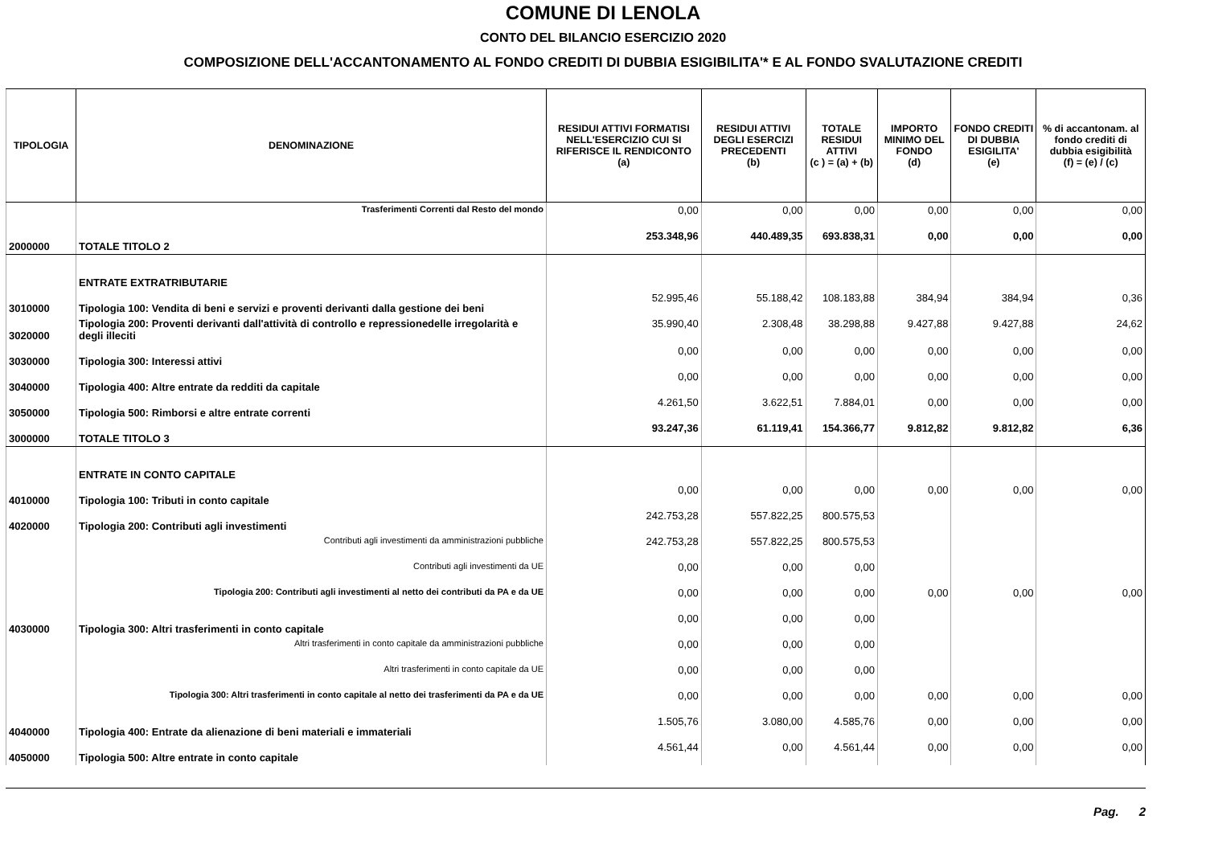COMUNE DI LENOLA
CONTO DEL BILANCIO ESERCIZIO 2020
COMPOSIZIONE DELL'ACCANTONAMENTO AL FONDO CREDITI DI DUBBIA ESIGIBILITA'* E AL FONDO SVALUTAZIONE CREDITI
| TIPOLOGIA | DENOMINAZIONE | RESIDUI ATTIVI FORMATISI NELL'ESERCIZIO CUI SI RIFERISCE IL RENDICONTO (a) | RESIDUI ATTIVI DEGLI ESERCIZI PRECEDENTI (b) | TOTALE RESIDUI ATTIVI (c ) = (a) + (b) | IMPORTO MINIMO DEL FONDO (d) | FONDO CREDITI DI DUBBIA ESIGILITA' (e) | % di accantonam. al fondo crediti di dubbia esigibilità (f) = (e) / (c) |
| --- | --- | --- | --- | --- | --- | --- | --- |
| | Trasferimenti Correnti dal Resto del mondo | 0,00 | 0,00 | 0,00 | 0,00 | 0,00 | 0,00 |
| 2000000 | TOTALE TITOLO 2 | 253.348,96 | 440.489,35 | 693.838,31 | 0,00 | 0,00 | 0,00 |
| | ENTRATE EXTRATRIBUTARIE | | | | | | |
| 3010000 | Tipologia 100: Vendita di beni e servizi e proventi derivanti dalla gestione dei beni | 52.995,46 | 55.188,42 | 108.183,88 | 384,94 | 384,94 | 0,36 |
| 3020000 | Tipologia 200: Proventi derivanti dall'attività di controllo e repressionedelle irregolarità e degli illeciti | 35.990,40 | 2.308,48 | 38.298,88 | 9.427,88 | 9.427,88 | 24,62 |
| 3030000 | Tipologia 300: Interessi attivi | 0,00 | 0,00 | 0,00 | 0,00 | 0,00 | 0,00 |
| 3040000 | Tipologia 400: Altre entrate da redditi da capitale | 0,00 | 0,00 | 0,00 | 0,00 | 0,00 | 0,00 |
| 3050000 | Tipologia 500: Rimborsi e altre entrate correnti | 4.261,50 | 3.622,51 | 7.884,01 | 0,00 | 0,00 | 0,00 |
| 3000000 | TOTALE TITOLO 3 | 93.247,36 | 61.119,41 | 154.366,77 | 9.812,82 | 9.812,82 | 6,36 |
| | ENTRATE IN CONTO CAPITALE | | | | | | |
| 4010000 | Tipologia 100: Tributi in conto capitale | 0,00 | 0,00 | 0,00 | 0,00 | 0,00 | 0,00 |
| 4020000 | Tipologia 200: Contributi agli investimenti | 242.753,28 | 557.822,25 | 800.575,53 | | | |
| | Contributi agli investimenti da amministrazioni pubbliche | 242.753,28 | 557.822,25 | 800.575,53 | | | |
| | Contributi agli investimenti da UE | 0,00 | 0,00 | 0,00 | | | |
| | Tipologia 200: Contributi agli investimenti al netto dei contributi da PA e da UE | 0,00 | 0,00 | 0,00 | 0,00 | 0,00 | 0,00 |
| 4030000 | Tipologia 300: Altri trasferimenti in conto capitale | 0,00 | 0,00 | 0,00 | | | |
| | Altri trasferimenti in conto capitale da amministrazioni pubbliche | 0,00 | 0,00 | 0,00 | | | |
| | Altri trasferimenti in conto capitale da UE | 0,00 | 0,00 | 0,00 | | | |
| | Tipologia 300: Altri trasferimenti in conto capitale al netto dei trasferimenti da PA e da UE | 0,00 | 0,00 | 0,00 | 0,00 | 0,00 | 0,00 |
| 4040000 | Tipologia 400: Entrate da alienazione di beni materiali e immateriali | 1.505,76 | 3.080,00 | 4.585,76 | 0,00 | 0,00 | 0,00 |
| 4050000 | Tipologia 500: Altre entrate in conto capitale | 4.561,44 | 0,00 | 4.561,44 | 0,00 | 0,00 | 0,00 |
Pag. 2